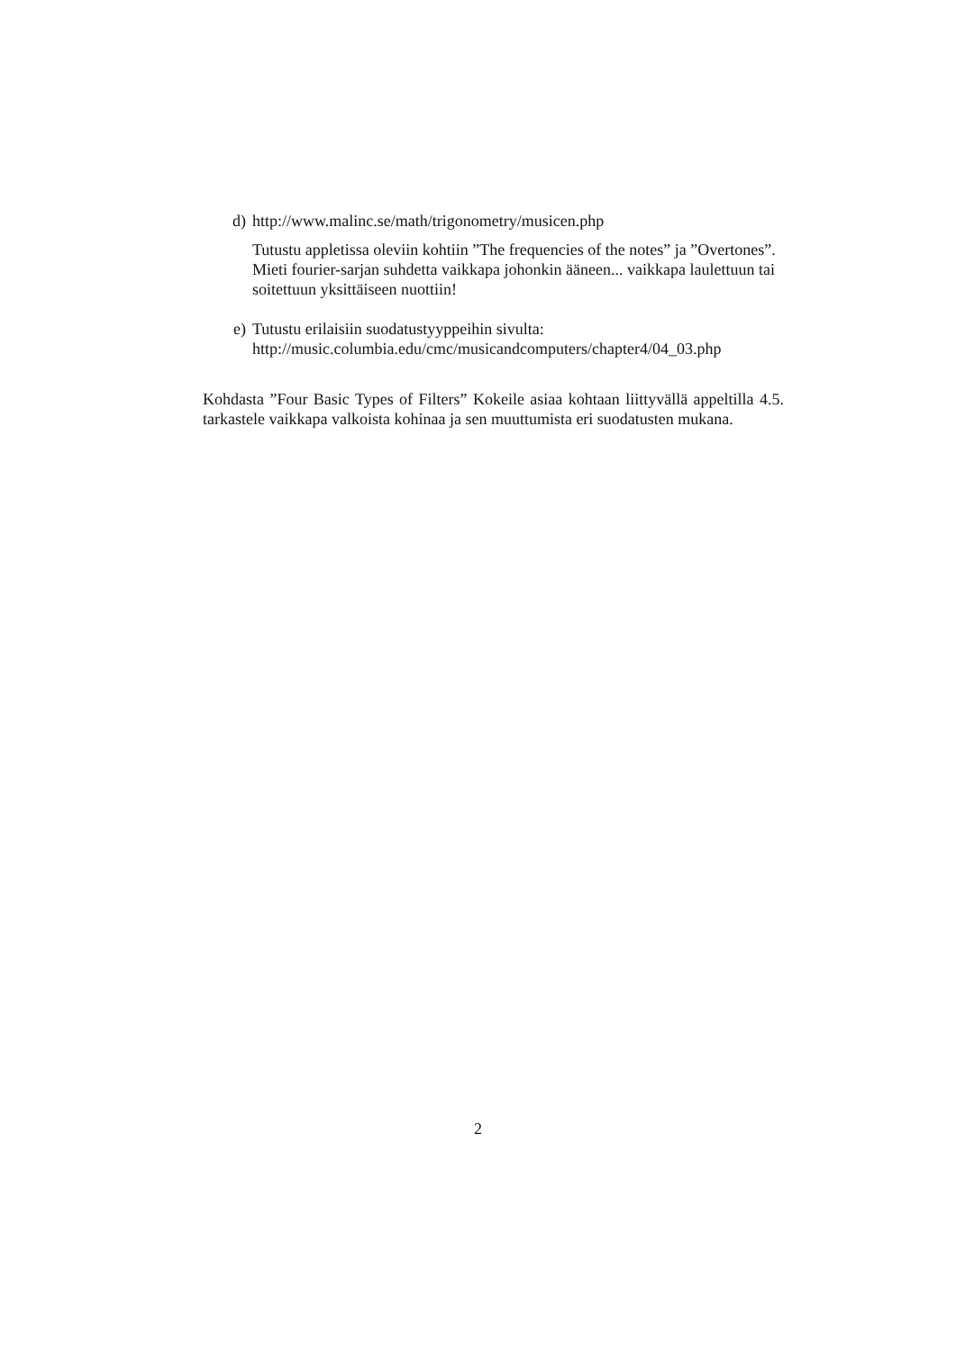d) http://www.malinc.se/math/trigonometry/musicen.php
Tutustu appletissa oleviin kohtiin ”The frequencies of the notes” ja ”Overtones”. Mieti fourier-sarjan suhdetta vaikkapa johonkin ääneen... vaikkapa laulettuun tai soitettuun yksittäiseen nuottiin!
e) Tutustu erilaisiin suodatustyyppeihin sivulta:
http://music.columbia.edu/cmc/musicandcomputers/chapter4/04_03.php
Kohdasta ”Four Basic Types of Filters” Kokeile asiaa kohtaan liittyvällä appeltilla 4.5. tarkastele vaikkapa valkoista kohinaa ja sen muuttumista eri suodatusten mukana.
2